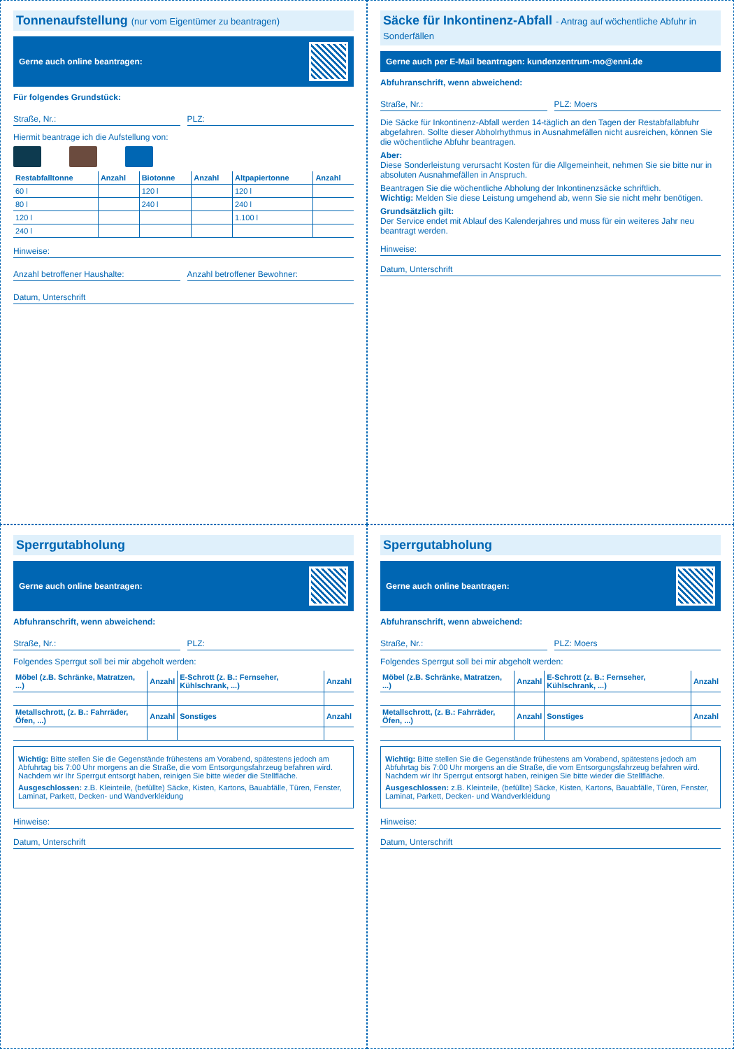Tonnenaufstellung (nur vom Eigentümer zu beantragen)
Gerne auch online beantragen:
Für folgendes Grundstück:
Straße, Nr.: PLZ:
Hiermit beantrage ich die Aufstellung von:
| Restabfalltonne | Anzahl | Biotonne | Anzahl | Altpapiertonne | Anzahl |
| --- | --- | --- | --- | --- | --- |
| 60 l | | 120 l | | 120 l | |
| 80 l | | 240 l | | 240 l | |
| 120 l | | | | 1.100 l | |
| 240 l | | | | | |
Hinweise:
Anzahl betroffener Haushalte: Anzahl betroffener Bewohner:
Datum, Unterschrift
Säcke für Inkontinenz-Abfall - Antrag auf wöchentliche Abfuhr in Sonderfällen
Gerne auch per E-Mail beantragen: kundenzentrum-mo@enni.de
Abfuhranschrift, wenn abweichend:
Straße, Nr.: PLZ: Moers
Die Säcke für Inkontinenz-Abfall werden 14-täglich an den Tagen der Restabfallabfuhr abgefahren. Sollte dieser Abholrhythmus in Ausnahmefällen nicht ausreichen, können Sie die wöchentliche Abfuhr beantragen.
Aber:
Diese Sonderleistung verursacht Kosten für die Allgemeinheit, nehmen Sie sie bitte nur in absoluten Ausnahmefällen in Anspruch.
Beantragen Sie die wöchentliche Abholung der Inkontinenzsäcke schriftlich.
Wichtig: Melden Sie diese Leistung umgehend ab, wenn Sie sie nicht mehr benötigen.
Grundsätzlich gilt:
Der Service endet mit Ablauf des Kalenderjahres und muss für ein weiteres Jahr neu beantragt werden.
Hinweise:
Datum, Unterschrift
Sperrgutabholung
Gerne auch online beantragen:
Abfuhranschrift, wenn abweichend:
Straße, Nr.: PLZ:
Folgendes Sperrgut soll bei mir abgeholt werden:
| Möbel (z.B. Schränke, Matratzen, ...) | Anzahl | E-Schrott (z. B.: Fernseher, Kühlschrank, ...) | Anzahl |
| --- | --- | --- | --- |
| Metallschrott, (z. B.: Fahrräder, Öfen, ...) | Anzahl | Sonstiges | Anzahl |
Wichtig: Bitte stellen Sie die Gegenstände frühestens am Vorabend, spätestens jedoch am Abfuhrtag bis 7:00 Uhr morgens an die Straße, die vom Entsorgungsfahrzeug befahren wird. Nachdem wir Ihr Sperrgut entsorgt haben, reinigen Sie bitte wieder die Stellfläche.
Ausgeschlossen: z.B. Kleinteile, (befüllte) Säcke, Kisten, Kartons, Bauabfälle, Türen, Fenster, Laminat, Parkett, Decken- und Wandverkleidung
Hinweise:
Datum, Unterschrift
Sperrgutabholung
Gerne auch online beantragen:
Abfuhranschrift, wenn abweichend:
Straße, Nr.: PLZ: Moers
Folgendes Sperrgut soll bei mir abgeholt werden:
| Möbel (z.B. Schränke, Matratzen, ...) | Anzahl | E-Schrott (z. B.: Fernseher, Kühlschrank, ...) | Anzahl |
| --- | --- | --- | --- |
| Metallschrott, (z. B.: Fahrräder, Öfen, ...) | Anzahl | Sonstiges | Anzahl |
Wichtig: Bitte stellen Sie die Gegenstände frühestens am Vorabend, spätestens jedoch am Abfuhrtag bis 7:00 Uhr morgens an die Straße, die vom Entsorgungsfahrzeug befahren wird. Nachdem wir Ihr Sperrgut entsorgt haben, reinigen Sie bitte wieder die Stellfläche.
Ausgeschlossen: z.B. Kleinteile, (befüllte) Säcke, Kisten, Kartons, Bauabfälle, Türen, Fenster, Laminat, Parkett, Decken- und Wandverkleidung
Hinweise:
Datum, Unterschrift